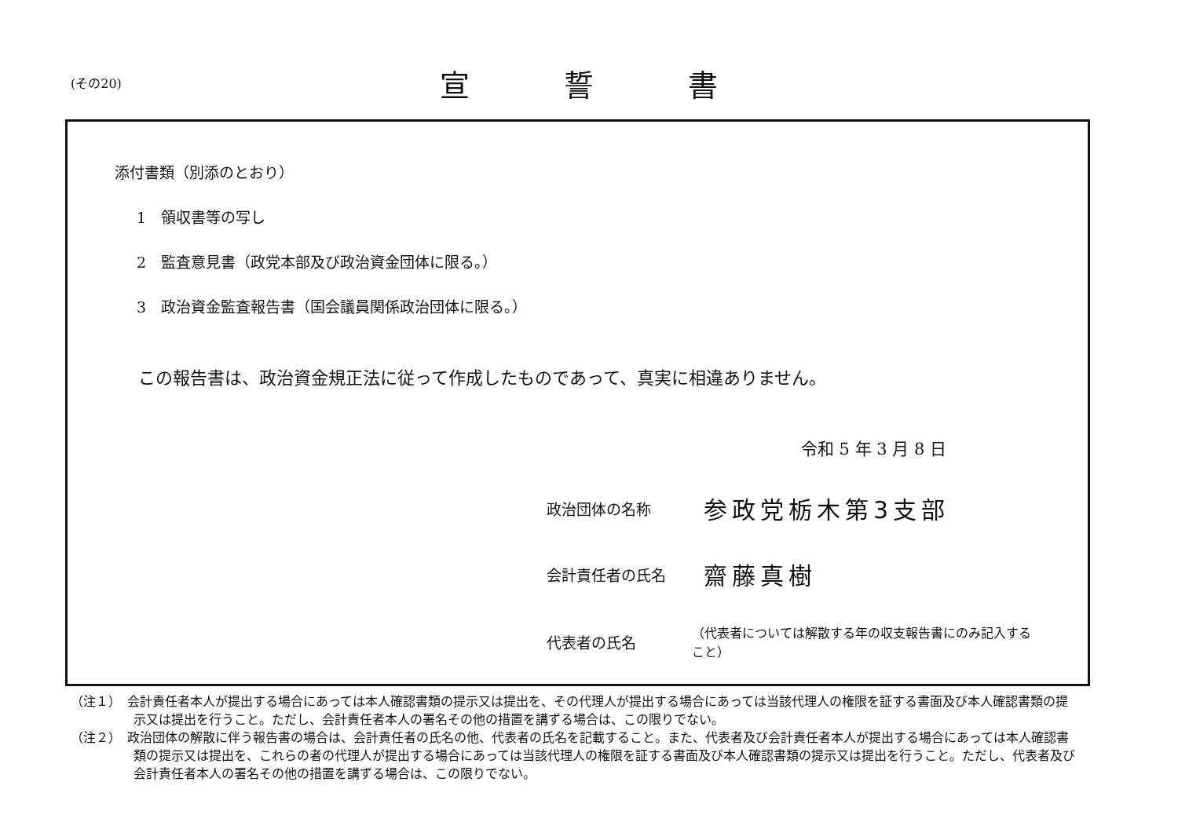(その20)
宣誓書
添付書類（別添のとおり）
1　領収書等の写し
2　監査意見書（政党本部及び政治資金団体に限る。）
3　政治資金監査報告書（国会議員関係政治団体に限る。）
この報告書は、政治資金規正法に従って作成したものであって、真実に相違ありません。
令和 5 年 3 月 8 日
政治団体の名称 参政党栃木第3支部
会計責任者の氏名 齋藤真樹
代表者の氏名 （代表者については解散する年の収支報告書にのみ記入すること）
（注１）　会計責任者本人が提出する場合にあっては本人確認書類の提示又は提出を、その代理人が提出する場合にあっては当該代理人の権限を証する書面及び本人確認書類の提示又は提出を行うこと。ただし、会計責任者本人の署名その他の措置を講ずる場合は、この限りでない。
（注２）　政治団体の解散に伴う報告書の場合は、会計責任者の氏名の他、代表者の氏名を記載すること。また、代表者及び会計責任者本人が提出する場合にあっては本人確認書類の提示又は提出を、これらの者の代理人が提出する場合にあっては当該代理人の権限を証する書面及び本人確認書類の提示又は提出を行うこと。ただし、代表者及び会計責任者本人の署名その他の措置を講ずる場合は、この限りでない。